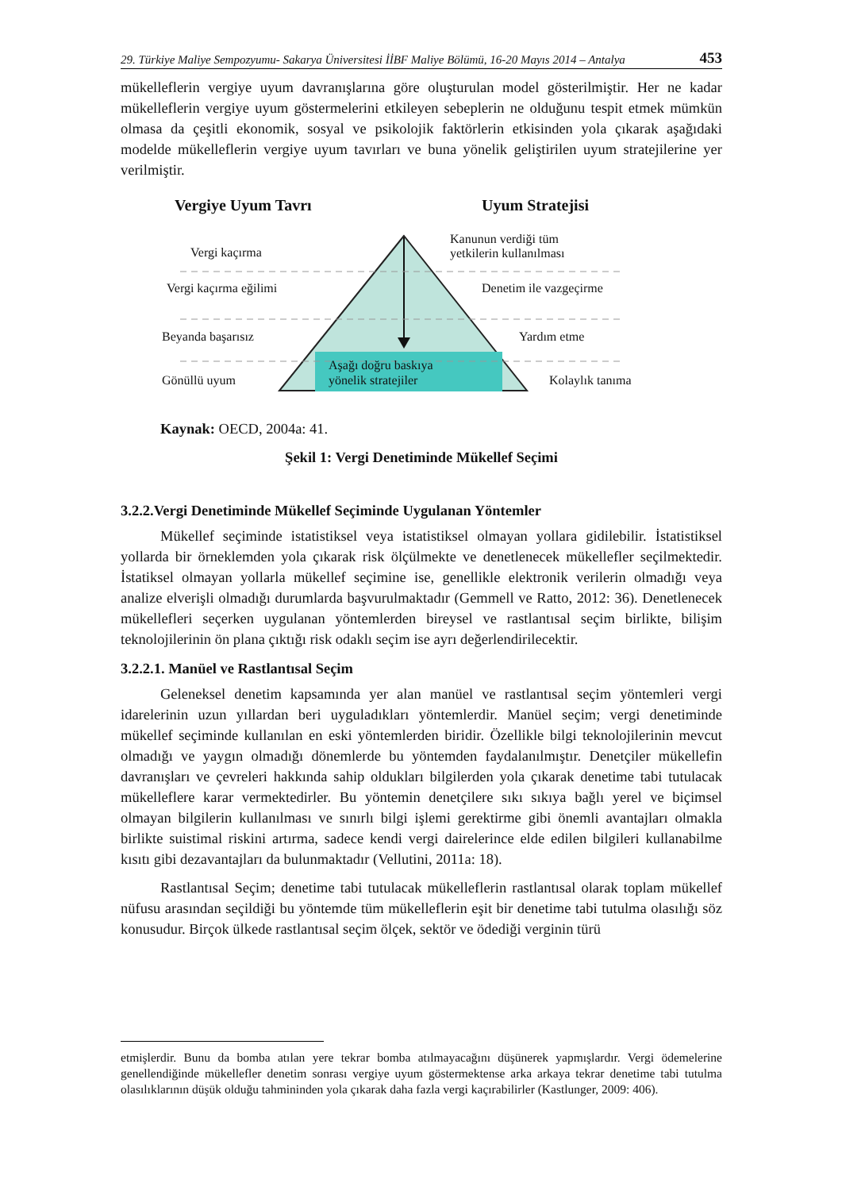29. Türkiye Maliye Sempozyumu- Sakarya Üniversitesi İİBF Maliye Bölümü, 16-20 Mayıs 2014 – Antalya 453
mükelleflerin vergiye uyum davranışlarına göre oluşturulan model gösterilmiştir. Her ne kadar mükelleflerin vergiye uyum göstermelerini etkileyen sebeplerin ne olduğunu tespit etmek mümkün olmasa da çeşitli ekonomik, sosyal ve psikolojik faktörlerin etkisinden yola çıkarak aşağıdaki modelde mükelleflerin vergiye uyum tavırları ve buna yönelik geliştirilen uyum stratejilerine yer verilmiştir.
Vergiye Uyum Tavrı Uyum Stratejisi
Vergi kaçırma
Vergi kaçırma eğilimi
Beyanda başarısız
Gönüllü uyum
Kanunun verdiği tüm
yetkilerin kullanılması
Denetim ile vazgeçirme
Yardım etme
Kolaylık tanıma
Aşağı doğru baskıya
yönelik stratejiler
Kaynak: OECD, 2004a: 41.
Şekil 1: Vergi Denetiminde Mükellef Seçimi
3.2.2.Vergi Denetiminde Mükellef Seçiminde Uygulanan Yöntemler
Mükellef seçiminde istatistiksel veya istatistiksel olmayan yollara gidilebilir. İstatistiksel yollarda bir örneklemden yola çıkarak risk ölçülmekte ve denetlenecek mükellefler seçilmektedir. İstatiksel olmayan yollarla mükellef seçimine ise, genellikle elektronik verilerin olmadığı veya analize elverişli olmadığı durumlarda başvurulmaktadır (Gemmell ve Ratto, 2012: 36). Denetlenecek mükellefleri seçerken uygulanan yöntemlerden bireysel ve rastlantısal seçim birlikte, bilişim teknolojilerinin ön plana çıktığı risk odaklı seçim ise ayrı değerlendirilecektir.
3.2.2.1. Manüel ve Rastlantısal Seçim
Geleneksel denetim kapsamında yer alan manüel ve rastlantısal seçim yöntemleri vergi idarelerinin uzun yıllardan beri uyguladıkları yöntemlerdir. Manüel seçim; vergi denetiminde mükellef seçiminde kullanılan en eski yöntemlerden biridir. Özellikle bilgi teknolojilerinin mevcut olmadığı ve yaygın olmadığı dönemlerde bu yöntemden faydalanılmıştır. Denetçiler mükellefin davranışları ve çevreleri hakkında sahip oldukları bilgilerden yola çıkarak denetime tabi tutulacak mükelleflere karar vermektedirler. Bu yöntemin denetçilere sıkı sıkıya bağlı yerel ve biçimsel olmayan bilgilerin kullanılması ve sınırlı bilgi işlemi gerektirme gibi önemli avantajları olmakla birlikte suistimal riskini artırma, sadece kendi vergi dairelerince elde edilen bilgileri kullanabilme kısıtı gibi dezavantajları da bulunmaktadır (Vellutini, 2011a: 18).
Rastlantısal Seçim; denetime tabi tutulacak mükelleflerin rastlantısal olarak toplam mükellef nüfusu arasından seçildiği bu yöntemde tüm mükelleflerin eşit bir denetime tabi tutulma olasılığı söz konusudur. Birçok ülkede rastlantısal seçim ölçek, sektör ve ödediği verginin türü
etmişlerdir. Bunu da bomba atılan yere tekrar bomba atılmayacağını düşünerek yapmışlardır. Vergi ödemelerine genellendiğinde mükellefler denetim sonrası vergiye uyum göstermektense arka arkaya tekrar denetime tabi tutulma olasılıklarının düşük olduğu tahmininden yola çıkarak daha fazla vergi kaçırabilirler (Kastlunger, 2009: 406).